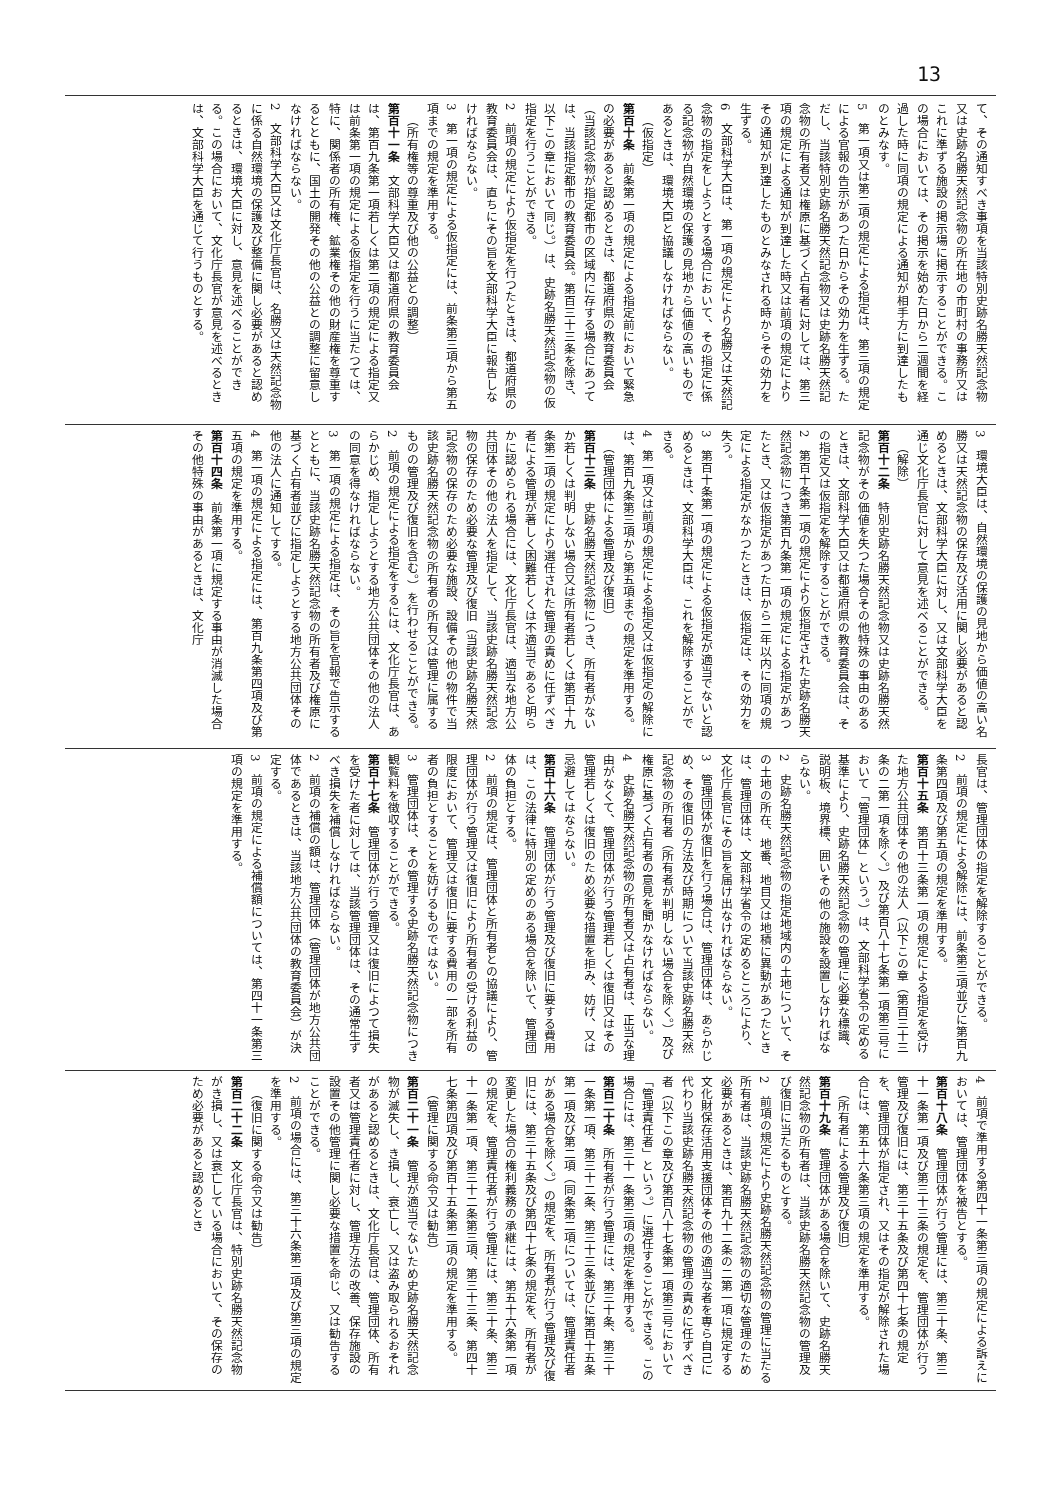13
て、その通知すべき事項を当該特別史跡名勝天然記念物又は史跡名勝天然記念物の所在地の市町村の事務所又はこれに準ずる施設の掲示場に掲示することができる。この場合においては、その掲示を始めた日から二週間を経過した時に同項の規定による通知が相手方に到達したものとみなす。
5　第一項又は第二項の規定による指定は、第三項の規定による官報の告示があつた日からその効力を生ずる。ただし、当該特別史跡名勝天然記念物又は史跡名勝天然記念物の所有者又は権原に基づく占有者に対しては、第三項の規定による通知が到達した時又は前項の規定によりその通知が到達したものとみなされる時からその効力を生ずる。
6　文部科学大臣は、第一項の規定により名勝又は天然記念物の指定をしようとする場合において、その指定に係る記念物が自然環境の保護の見地から価値の高いものであるときは、環境大臣と協議しなければならない。
（仮指定）
第百十条　前条第一項の規定による指定前において緊急の必要があると認めるときは、都道府県の教育委員会（当該記念物が指定都市の区域内に存する場合にあつては、当該指定都市の教育委員会。第百三十三条を除き、以下この章において同じ。）は、史跡名勝天然記念物の仮指定を行うことができる。
2　前項の規定により仮指定を行つたときは、都道府県の教育委員会は、直ちにその旨を文部科学大臣に報告しなければならない。
3　第一項の規定による仮指定には、前条第三項から第五項までの規定を準用する。
（所有権等の尊重及び他の公益との調整）
第百十一条　文部科学大臣又は都道府県の教育委員会は、第百九条第一項若しくは第二項の規定による指定又は前条第一項の規定による仮指定を行うに当たつては、特に、関係者の所有権、鉱業権その他の財産権を尊重するとともに、国土の開発その他の公益との調整に留意しなければならない。
2　文部科学大臣又は文化庁長官は、名勝又は天然記念物に係る自然環境の保護及び整備に関し必要があると認めるときは、環境大臣に対し、意見を述べることができる。この場合において、文化庁長官が意見を述べるときは、文部科学大臣を通じて行うものとする。
3　環境大臣は、自然環境の保護の見地から価値の高い名勝又は天然記念物の保存及び活用に関し必要があると認めるときは、文部科学大臣に対し、又は文部科学大臣を通じ文化庁長官に対して意見を述べることができる。
（解除）
第百十二条　特別史跡名勝天然記念物又は史跡名勝天然記念物がその価値を失つた場合その他特殊の事由のあるときは、文部科学大臣又は都道府県の教育委員会は、その指定又は仮指定を解除することができる。
2　第百十条第一項の規定により仮指定された史跡名勝天然記念物につき第百九条第一項の規定による指定があつたとき、又は仮指定があつた日から二年以内に同項の規定による指定がなかつたときは、仮指定は、その効力を失う。
3　第百十条第一項の規定による仮指定が適当でないと認めるときは、文部科学大臣は、これを解除することができる。
4　第一項又は前項の規定による指定又は仮指定の解除には、第百九条第三項から第五項までの規定を準用する。
（管理団体による管理及び復旧）
第百十三条　史跡名勝天然記念物につき、所有者がないか若しくは判明しない場合又は所有者若しくは第百十九条第二項の規定により選任された管理の責めに任ずべき者による管理が著しく困難若しくは不適当であると明らかに認められる場合には、文化庁長官は、適当な地方公共団体その他の法人を指定して、当該史跡名勝天然記念物の保存のため必要な管理及び復旧（当該史跡名勝天然記念物の保存のため必要な施設、設備その他の物件で当該史跡名勝天然記念物の所有者の所有又は管理に属するものの管理及び復旧を含む。）を行わせることができる。
2　前項の規定による指定をするには、文化庁長官は、あらかじめ、指定しようとする地方公共団体その他の法人の同意を得なければならない。
3　第一項の規定による指定は、その旨を官報で告示するとともに、当該史跡名勝天然記念物の所有者及び権原に基づく占有者並びに指定しようとする地方公共団体その他の法人に通知してする。
4　第一項の規定による指定には、第百九条第四項及び第五項の規定を準用する。
第百十四条　前条第一項に規定する事由が消滅した場合その他特殊の事由があるときは、文化庁
長官は、管理団体の指定を解除することができる。
2　前項の規定による解除には、前条第三項並びに第百九条第四項及び第五項の規定を準用する。
第百十五条　第百十三条第一項の規定による指定を受けた地方公共団体その他の法人（以下この章（第百三十三条の二第一項を除く。）及び第百八十七条第一項第三号において「管理団体」という。）は、文部科学省令の定める基準により、史跡名勝天然記念物の管理に必要な標識、説明板、境界標、囲いその他の施設を設置しなければならない。
2　史跡名勝天然記念物の指定地域内の土地について、その土地の所在、地番、地目又は地積に異動があつたときは、管理団体は、文部科学省令の定めるところにより、文化庁長官にその旨を届け出なければならない。
3　管理団体が復旧を行う場合は、管理団体は、あらかじめ、その復旧の方法及び時期について当該史跡名勝天然記念物の所有者（所有者が判明しない場合を除く。）及び権原に基づく占有者の意見を聞かなければならない。
4　史跡名勝天然記念物の所有者又は占有者は、正当な理由がなくて、管理団体が行う管理若しくは復旧又はその管理若しくは復旧のため必要な措置を拒み、妨げ、又は忌避してはならない。
第百十六条　管理団体が行う管理及び復旧に要する費用は、この法律に特別の定めのある場合を除いて、管理団体の負担とする。
2　前項の規定は、管理団体と所有者との協議により、管理団体が行う管理又は復旧により所有者の受ける利益の限度において、管理又は復旧に要する費用の一部を所有者の負担とすることを妨げるものではない。
3　管理団体は、その管理する史跡名勝天然記念物につき観覧料を徴収することができる。
第百十七条　管理団体が行う管理又は復旧によつて損失を受けた者に対しては、当該管理団体は、その通常生ずべき損失を補償しなければならない。
2　前項の補償の額は、管理団体（管理団体が地方公共団体であるときは、当該地方公共団体の教育委員会）が決定する。
3　前項の規定による補償額については、第四十一条第三項の規定を準用する。
4　前項で準用する第四十一条第三項の規定による訴えにおいては、管理団体を被告とする。
第百十八条　管理団体が行う管理には、第三十条、第三十一条第一項及び第三十三条の規定を、管理団体が行う管理及び復旧には、第三十五条及び第四十七条の規定を、管理団体が指定され、又はその指定が解除された場合には、第五十六条第三項の規定を準用する。
（所有者による管理及び復旧）
第百十九条　管理団体がある場合を除いて、史跡名勝天然記念物の所有者は、当該史跡名勝天然記念物の管理及び復旧に当たるものとする。
2　前項の規定により史跡名勝天然記念物の管理に当たる所有者は、当該史跡名勝天然記念物の適切な管理のため必要があるときは、第百九十二条の二第一項に規定する文化財保存活用支援団体その他の適当な者を専ら自己に代わり当該史跡名勝天然記念物の管理の責めに任ずべき者（以下この章及び第百八十七条第一項第三号において「管理責任者」という。）に選任することができる。この場合には、第三十一条第三項の規定を準用する。
第百二十条　所有者が行う管理には、第三十条、第三十一条第一項、第三十二条、第三十三条並びに第百十五条第一項及び第二項（同条第二項については、管理責任者がある場合を除く。）の規定を、所有者が行う管理及び復旧には、第三十五条及び第四十七条の規定を、所有者が変更した場合の権利義務の承継には、第五十六条第一項の規定を、管理責任者が行う管理には、第三十条、第三十一条第一項、第三十二条第三項、第三十三条、第四十七条第四項及び第百十五条第二項の規定を準用する。
（管理に関する命令又は勧告）
第百二十一条　管理が適当でないため史跡名勝天然記念物が滅失し、き損し、衰亡し、又は盗み取られるおそれがあると認めるときは、文化庁長官は、管理団体、所有者又は管理責任者に対し、管理方法の改善、保存施設の設置その他管理に関し必要な措置を命じ、又は勧告することができる。
2　前項の場合には、第三十六条第二項及び第三項の規定を準用する。
（復旧に関する命令又は勧告）
第百二十二条　文化庁長官は、特別史跡名勝天然記念物がき損し、又は衰亡している場合において、その保存のため必要があると認めるとき